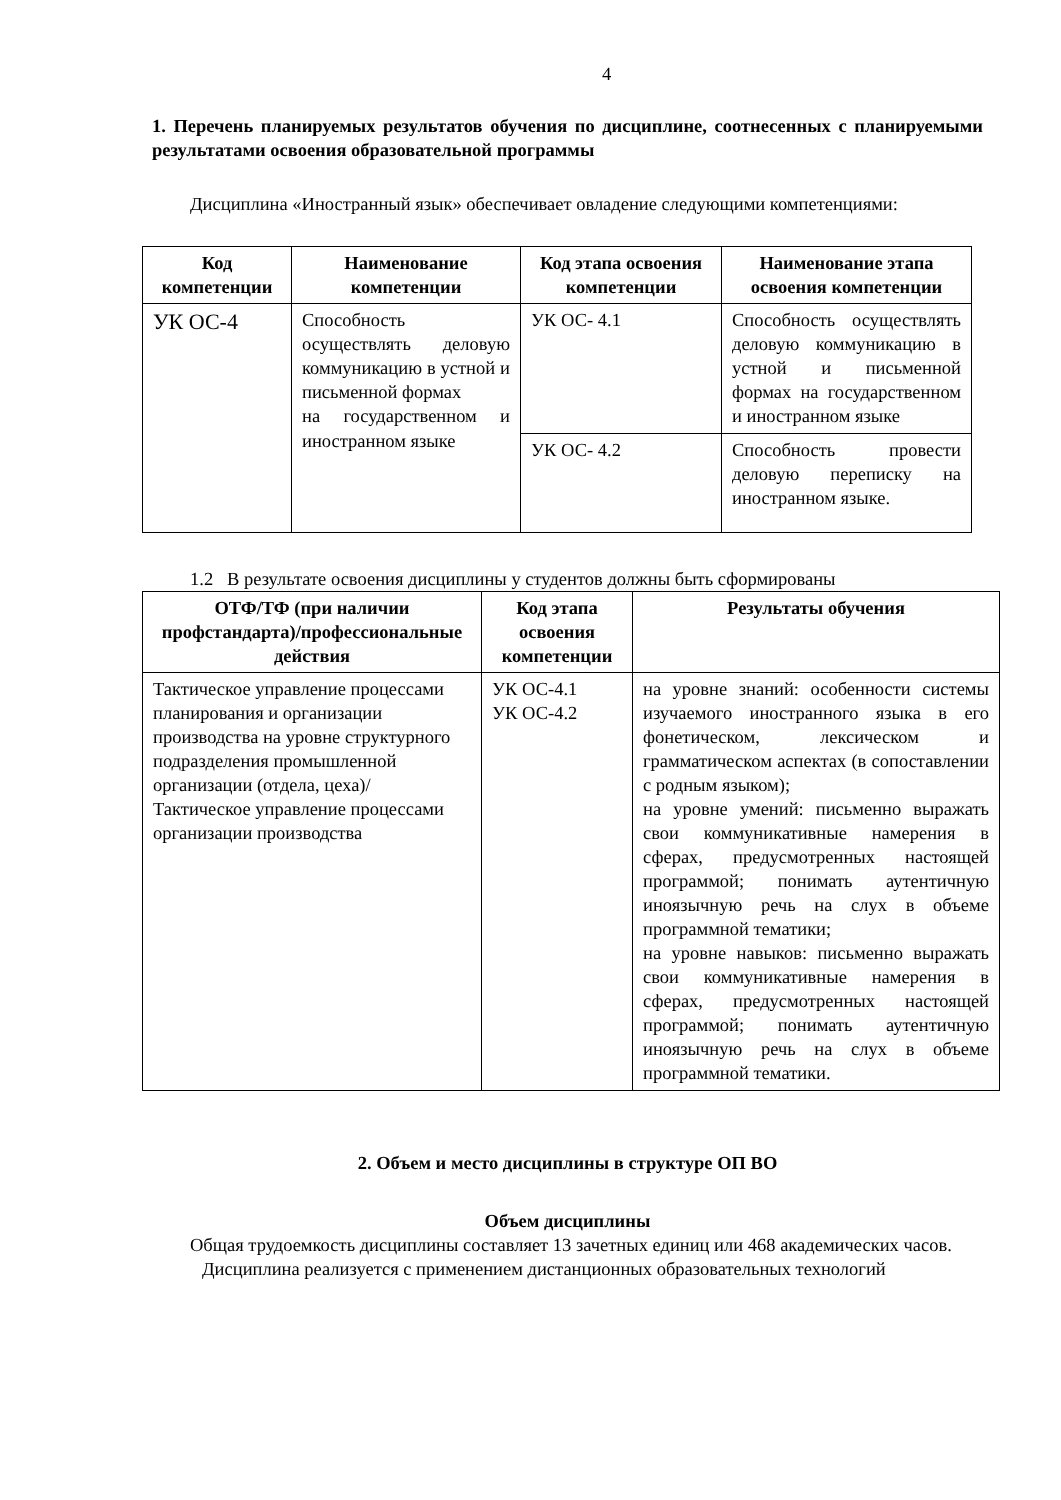4
1. Перечень планируемых результатов обучения по дисциплине, соотнесенных с планируемыми результатами освоения образовательной программы
Дисциплина «Иностранный язык» обеспечивает овладение следующими компетенциями:
| Код компетенции | Наименование компетенции | Код этапа освоения компетенции | Наименование этапа освоения компетенции |
| --- | --- | --- | --- |
| УК ОС-4 | Способность осуществлять деловую коммуникацию в устной и письменной формах на государственном и иностранном языке | УК ОС- 4.1 | Способность осуществлять деловую коммуникацию в устной и письменной формах на государственном и иностранном языке |
| | | УК ОС- 4.2 | Способность провести деловую переписку на иностранном языке. |
1.2 В результате освоения дисциплины у студентов должны быть сформированы
| ОТФ/ТФ (при наличии профстандарта)/профессиональные действия | Код этапа освоения компетенции | Результаты обучения |
| --- | --- | --- |
| Тактическое управление процессами планирования и организации производства на уровне структурного подразделения промышленной организации (отдела, цеха)/ Тактическое управление процессами организации производства | УК ОС-4.1 УК ОС-4.2 | на уровне знаний: особенности системы изучаемого иностранного языка в его фонетическом, лексическом и грамматическом аспектах (в сопоставлении с родным языком); на уровне умений: письменно выражать свои коммуникативные намерения в сферах, предусмотренных настоящей программой; понимать аутентичную иноязычную речь на слух в объеме программной тематики; на уровне навыков: письменно выражать свои коммуникативные намерения в сферах, предусмотренных настоящей программой; понимать аутентичную иноязычную речь на слух в объеме программной тематики. |
2. Объем и место дисциплины в структуре ОП ВО
Объем дисциплины
Общая трудоемкость дисциплины составляет 13 зачетных единиц или 468 академических часов.
Дисциплина реализуется с применением дистанционных образовательных технологий